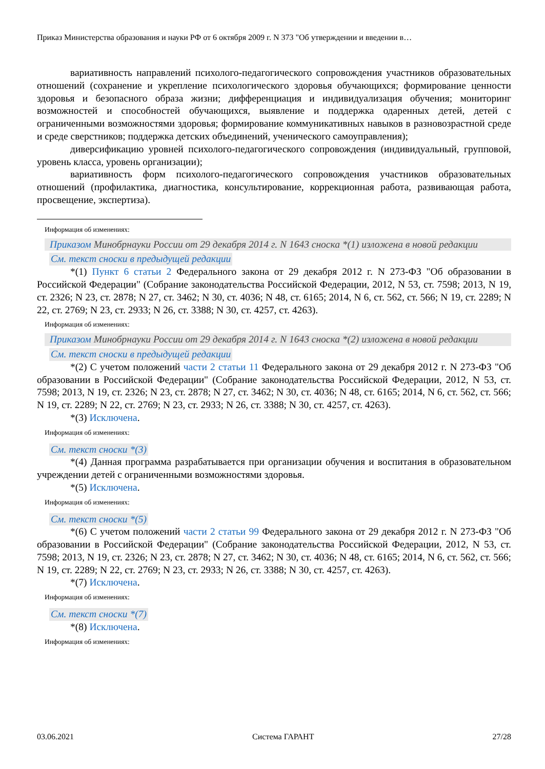Приказ Министерства образования и науки РФ от 6 октября 2009 г. N 373 "Об утверждении и введении в…
вариативность направлений психолого-педагогического сопровождения участников образовательных отношений (сохранение и укрепление психологического здоровья обучающихся; формирование ценности здоровья и безопасного образа жизни; дифференциация и индивидуализация обучения; мониторинг возможностей и способностей обучающихся, выявление и поддержка одаренных детей, детей с ограниченными возможностями здоровья; формирование коммуникативных навыков в разновозрастной среде и среде сверстников; поддержка детских объединений, ученического самоуправления);
диверсификацию уровней психолого-педагогического сопровождения (индивидуальный, групповой, уровень класса, уровень организации);
вариативность форм психолого-педагогического сопровождения участников образовательных отношений (профилактика, диагностика, консультирование, коррекционная работа, развивающая работа, просвещение, экспертиза).
Информация об изменениях:
Приказом Минобрнауки России от 29 декабря 2014 г. N 1643 сноска *(1) изложена в новой редакции
См. текст сноски в предыдущей редакции
*(1) Пункт 6 статьи 2 Федерального закона от 29 декабря 2012 г. N 273-ФЗ "Об образовании в Российской Федерации" (Собрание законодательства Российской Федерации, 2012, N 53, ст. 7598; 2013, N 19, ст. 2326; N 23, ст. 2878; N 27, ст. 3462; N 30, ст. 4036; N 48, ст. 6165; 2014, N 6, ст. 562, ст. 566; N 19, ст. 2289; N 22, ст. 2769; N 23, ст. 2933; N 26, ст. 3388; N 30, ст. 4257, ст. 4263).
Информация об изменениях:
Приказом Минобрнауки России от 29 декабря 2014 г. N 1643 сноска *(2) изложена в новой редакции
См. текст сноски в предыдущей редакции
*(2) С учетом положений части 2 статьи 11 Федерального закона от 29 декабря 2012 г. N 273-ФЗ "Об образовании в Российской Федерации" (Собрание законодательства Российской Федерации, 2012, N 53, ст. 7598; 2013, N 19, ст. 2326; N 23, ст. 2878; N 27, ст. 3462; N 30, ст. 4036; N 48, ст. 6165; 2014, N 6, ст. 562, ст. 566; N 19, ст. 2289; N 22, ст. 2769; N 23, ст. 2933; N 26, ст. 3388; N 30, ст. 4257, ст. 4263).
*(3) Исключена.
Информация об изменениях:
См. текст сноски *(3)
*(4) Данная программа разрабатывается при организации обучения и воспитания в образовательном учреждении детей с ограниченными возможностями здоровья.
*(5) Исключена.
Информация об изменениях:
См. текст сноски *(5)
*(6) С учетом положений части 2 статьи 99 Федерального закона от 29 декабря 2012 г. N 273-ФЗ "Об образовании в Российской Федерации" (Собрание законодательства Российской Федерации, 2012, N 53, ст. 7598; 2013, N 19, ст. 2326; N 23, ст. 2878; N 27, ст. 3462; N 30, ст. 4036; N 48, ст. 6165; 2014, N 6, ст. 562, ст. 566; N 19, ст. 2289; N 22, ст. 2769; N 23, ст. 2933; N 26, ст. 3388; N 30, ст. 4257, ст. 4263).
*(7) Исключена.
Информация об изменениях:
См. текст сноски *(7)
*(8) Исключена.
Информация об изменениях:
03.06.2021 Система ГАРАНТ 27/28